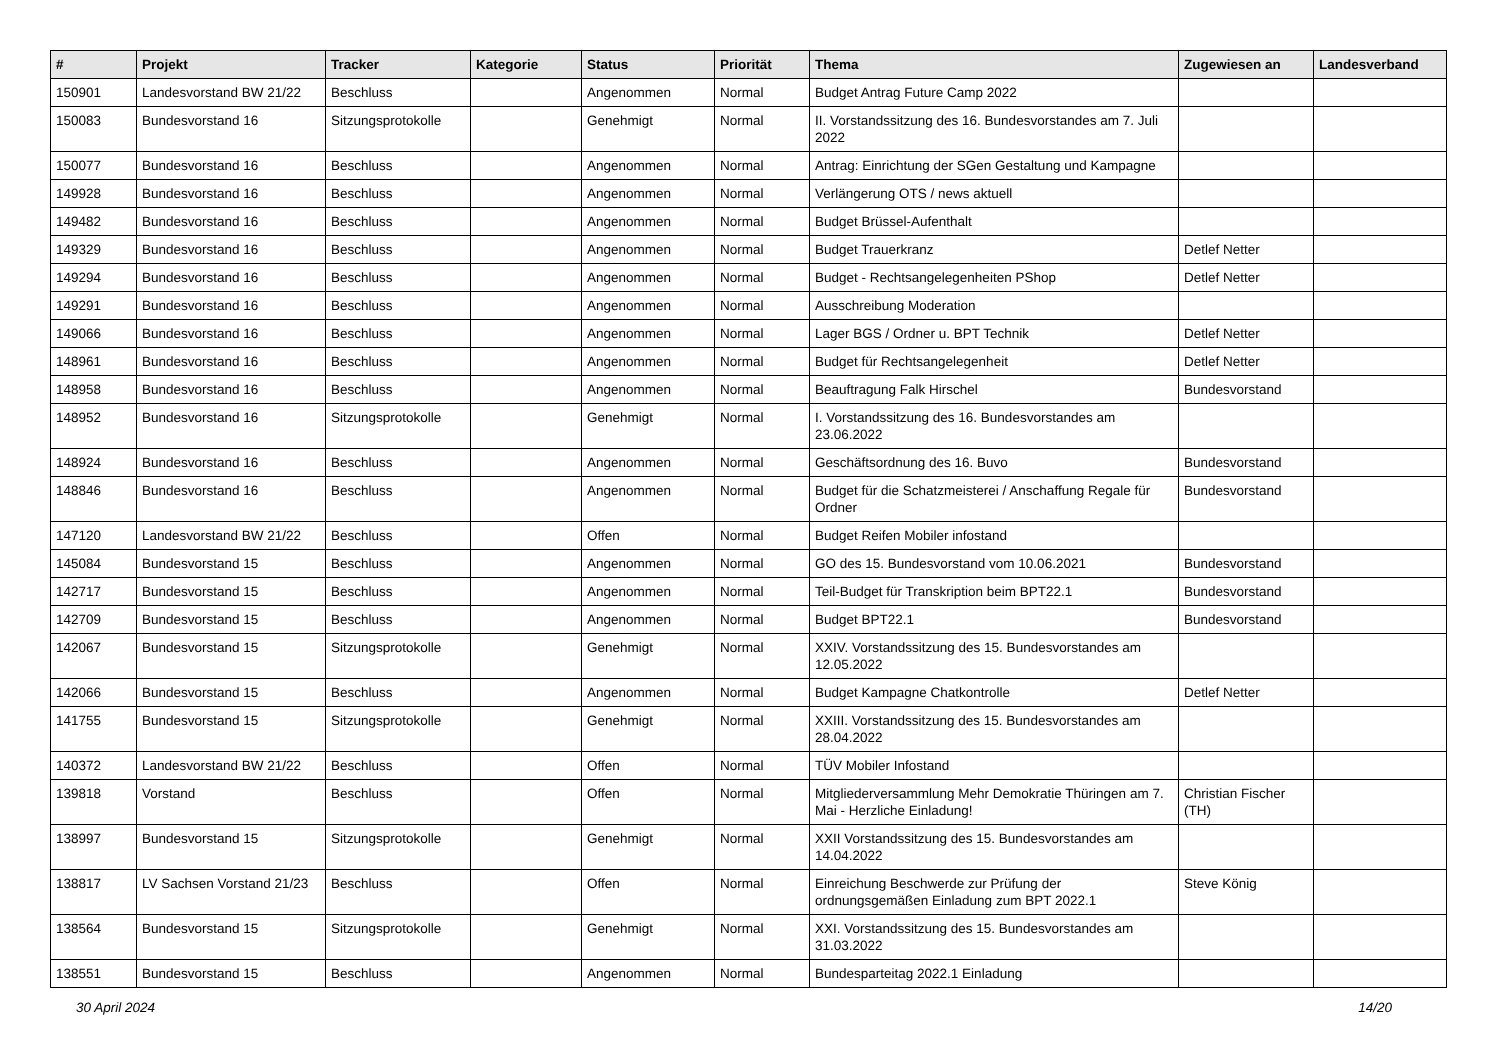| # | Projekt | Tracker | Kategorie | Status | Priorität | Thema | Zugewiesen an | Landesverband |
| --- | --- | --- | --- | --- | --- | --- | --- | --- |
| 150901 | Landesvorstand BW 21/22 | Beschluss | | Angenommen | Normal | Budget Antrag Future Camp 2022 | | |
| 150083 | Bundesvorstand 16 | Sitzungsprotokolle | | Genehmigt | Normal | II. Vorstandssitzung des 16. Bundesvorstandes am 7. Juli 2022 | | |
| 150077 | Bundesvorstand 16 | Beschluss | | Angenommen | Normal | Antrag: Einrichtung der SGen Gestaltung und Kampagne | | |
| 149928 | Bundesvorstand 16 | Beschluss | | Angenommen | Normal | Verlängerung OTS / news aktuell | | |
| 149482 | Bundesvorstand 16 | Beschluss | | Angenommen | Normal | Budget Brüssel-Aufenthalt | | |
| 149329 | Bundesvorstand 16 | Beschluss | | Angenommen | Normal | Budget Trauerkranz | Detlef Netter | |
| 149294 | Bundesvorstand 16 | Beschluss | | Angenommen | Normal | Budget - Rechtsangelegenheiten PShop | Detlef Netter | |
| 149291 | Bundesvorstand 16 | Beschluss | | Angenommen | Normal | Ausschreibung Moderation | | |
| 149066 | Bundesvorstand 16 | Beschluss | | Angenommen | Normal | Lager BGS / Ordner u. BPT Technik | Detlef Netter | |
| 148961 | Bundesvorstand 16 | Beschluss | | Angenommen | Normal | Budget für Rechtsangelegenheit | Detlef Netter | |
| 148958 | Bundesvorstand 16 | Beschluss | | Angenommen | Normal | Beauftragung Falk Hirschel | Bundesvorstand | |
| 148952 | Bundesvorstand 16 | Sitzungsprotokolle | | Genehmigt | Normal | I. Vorstandssitzung des 16. Bundesvorstandes am 23.06.2022 | | |
| 148924 | Bundesvorstand 16 | Beschluss | | Angenommen | Normal | Geschäftsordnung des 16. Buvo | Bundesvorstand | |
| 148846 | Bundesvorstand 16 | Beschluss | | Angenommen | Normal | Budget für die Schatzmeisterei / Anschaffung Regale für Ordner | Bundesvorstand | |
| 147120 | Landesvorstand BW 21/22 | Beschluss | | Offen | Normal | Budget Reifen Mobiler infostand | | |
| 145084 | Bundesvorstand 15 | Beschluss | | Angenommen | Normal | GO des 15. Bundesvorstand vom 10.06.2021 | Bundesvorstand | |
| 142717 | Bundesvorstand 15 | Beschluss | | Angenommen | Normal | Teil-Budget für Transkription beim BPT22.1 | Bundesvorstand | |
| 142709 | Bundesvorstand 15 | Beschluss | | Angenommen | Normal | Budget BPT22.1 | Bundesvorstand | |
| 142067 | Bundesvorstand 15 | Sitzungsprotokolle | | Genehmigt | Normal | XXIV. Vorstandssitzung des 15. Bundesvorstandes am 12.05.2022 | | |
| 142066 | Bundesvorstand 15 | Beschluss | | Angenommen | Normal | Budget Kampagne Chatkontrolle | Detlef Netter | |
| 141755 | Bundesvorstand 15 | Sitzungsprotokolle | | Genehmigt | Normal | XXIII. Vorstandssitzung des 15. Bundesvorstandes am 28.04.2022 | | |
| 140372 | Landesvorstand BW 21/22 | Beschluss | | Offen | Normal | TÜV Mobiler Infostand | | |
| 139818 | Vorstand | Beschluss | | Offen | Normal | Mitgliederversammlung Mehr Demokratie Thüringen am 7. Mai - Herzliche Einladung! | Christian Fischer (TH) | |
| 138997 | Bundesvorstand 15 | Sitzungsprotokolle | | Genehmigt | Normal | XXII Vorstandssitzung des 15. Bundesvorstandes am 14.04.2022 | | |
| 138817 | LV Sachsen Vorstand 21/23 | Beschluss | | Offen | Normal | Einreichung Beschwerde zur Prüfung der ordnungsgemäßen Einladung zum BPT 2022.1 | Steve König | |
| 138564 | Bundesvorstand 15 | Sitzungsprotokolle | | Genehmigt | Normal | XXI. Vorstandssitzung des 15. Bundesvorstandes am 31.03.2022 | | |
| 138551 | Bundesvorstand 15 | Beschluss | | Angenommen | Normal | Bundesparteitag 2022.1 Einladung | | |
30 April 2024 14/20